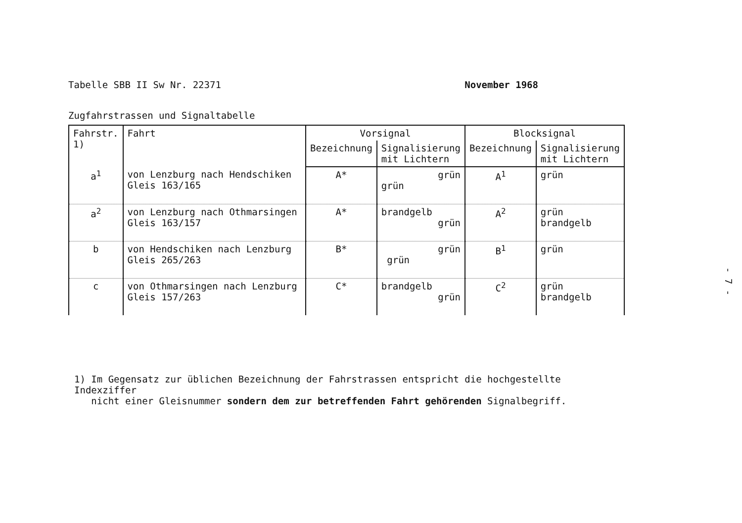Tabelle SBB II Sw Nr. 22371 November 1968
Zugfahrstrassen und Signaltabelle
| Fahrstr. 1) | Fahrt | Vorsignal | | Blocksignal | |
| --- | --- | --- | --- | --- | --- |
| | | Bezeichnung | Signalisierung mit Lichtern | Bezeichnung | Signalisierung mit Lichtern |
| a<sup>1</sup> | von Lenzburg nach Hendschiken Gleis 163/165 | A* | grün grün | A<sup>1</sup> | grün |
| a<sup>2</sup> | von Lenzburg nach Othmarsingen Gleis 163/157 | A* | brandgelb grün | A<sup>2</sup> | grün brandgelb |
| b | von Hendschiken nach Lenzburg Gleis 265/263 | B* | grün grün | B<sup>1</sup> | grün |
| c | von Othmarsingen nach Lenzburg Gleis 157/263 | C* | brandgelb grün | C<sup>2</sup> | grün brandgelb |
1) Im Gegensatz zur üblichen Bezeichnung der Fahrstrassen entspricht die hochgestellte Indexziffer
nicht einer Gleisnummer sondern dem zur betreffenden Fahrt gehörenden Signalbegriff.
- 7 -